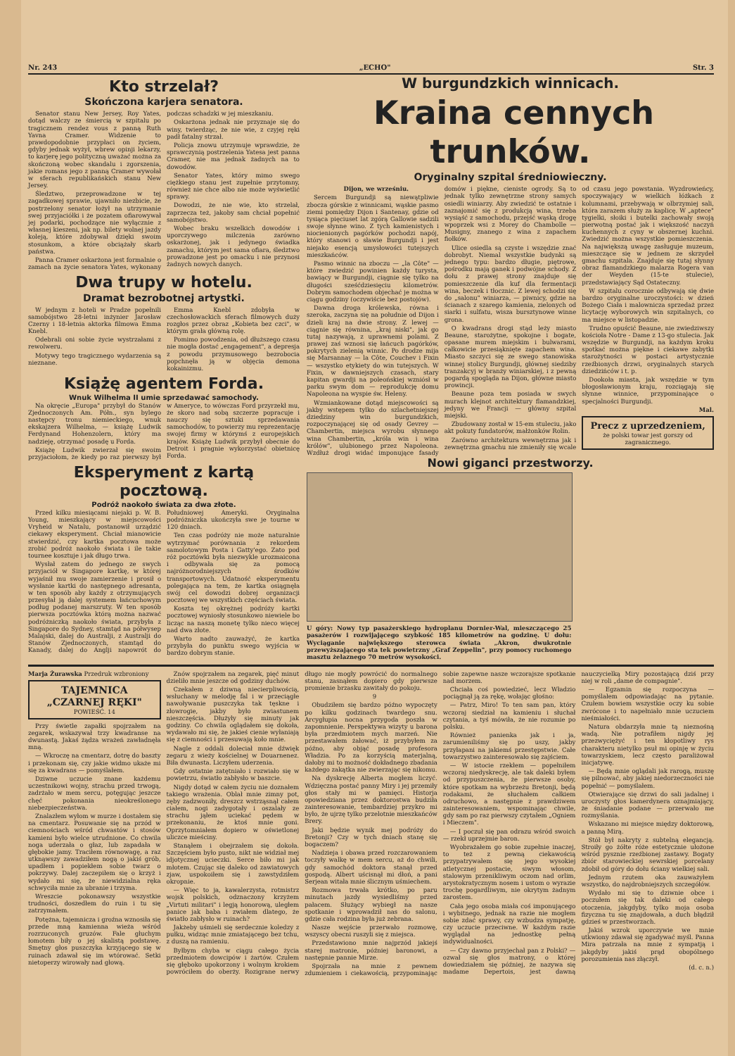Nr. 243 „ECHO" Str. 3
Kto strzelał?
Skończona karjera senatora.
Senator stanu New Jersey, Roy Yates, dotąd walczy ze śmiercią w szpitalu po tragicznem rendez vous z panną Ruth Yavna Cramer. Widzenie to prawdopodobnie przypłaci on życiem, gdyby jednak wyżył, wbrew opinji lekarzy, to karjerę jego polityczną uważać można za skończoną wobec skandalu i zgorszenia, jakie romans jego z panną Cramer wywołał w sferach republikańskich stanu New Jersey.
Śledztwo, przeprowadzone w tej zagadkowej sprawie, ujawniło niezbicie, że postrzelony senator łożył na utrzymanie swej przyjaciółki i że pozatem ofiarowywał jej podarki, pochodzące nie wyłącznie z własnej kieszeni, jak np. bilety wolnej jazdy koleją, które zdobywał dzięki swoim stosunkom, a które obciążały skarb państwa.
Panna Cramer oskarżona jest formalnie o zamach na życie senatora Yates, wykonany podczas schadzki w jej mieszkaniu.
Oskarżona jednak nie przyznaje się do winy, twierdząc, że nie wie, z czyjej ręki padł fatalny strzał.
Policja znowu utrzymuje wprawdzie, że sprawczynią postrzelenia Yatesa jest panna Cramer, nie ma jednak żadnych na to dowodów.
Senator Yates, który mimo swego ciężkiego stanu jest zupełnie przytomny, również nie chce albo nie może wyświetlić sprawy.
Dowodzi, że nie wie, kto strzelał, zaprzecza też, jakoby sam chciał popełnić samobójstwo.
Wobec braku wszelkich dowodów i uporczywego milczenia zarówno oskarżonej, jak i jedynego świadka zamachu, którym jest sama ofiara, śledztwo prowadzone jest po omacku i nie przynosi żadnych nowych danych.
Dwa trupy w hotelu.
Dramat bezrobotnej artystki.
W jednym z hoteli w Pradze popełnili samobójstwo 28-letni inżynier Jarosław Czerny i 18-letnia aktorka filmowa Emma Knebl.
Odebrali oni sobie życie wystrzałami z rewolweru.
Motywy tego tragicznego wydarzenia są nieznane.
Emma Knebl zdobyła w czechosłowackich sferach filmowych duży rozgłos przez obraz „Kobieta bez czci", w którym grała główną rolę.
Pomimo powodzenia, od dłuższego czasu nie mogła dostać „engagement", a depresja z powodu przymusowego bezrobocia popchnęła ją w objęcia demona kokainizmu.
Książę agentem Forda.
Wnuk Wilhelma II umie sprzedawać samochody.
Na okręcie „Europa" przybył do Stanów Zjednoczonych Am. Półn., syn bylego następcy tronu niemieckiego, wnuk ekskajzera Wilhelma, — książę Ludwik Ferdynand Hohenzolern, który ma nadzieję, otrzymać posadę u Forda.
Książę Ludwik zwierzał się swoim przyjaciołom, że kiedy po raz pierwszy był w Ameryce, to wówczas Ford przyrzekł mu, że skoro nad sobą szczerze popracuje i nauczy się sztuki sprzedawania samochodów, to powierzy mu reprezentację swojej firmy w którymś z europejskich krajów. Książę Ludwik przybył obecnie do Detroit i pragnie wykorzystać obietnicę Forda.
Eksperyment z kartą pocztową.
Podróż naokoło świata za dwa złote.
Przed kilku miesiącami niejaki p. W. B. Young, mieszkający w miejscowości Vryheid w Natalu, postanowił urządzić ciekawy eksperyment. Chciał mianowicie stwierdzić, czy kartka pocztowa może zrobić podróż naokoło świata i ile takie tournee kosztuje i jak długo trwa.
Wysłał zatem do jednego ze swych przyjaciół w Singapore kartkę, w której wyjaśnił mu swoje zamierzenie i prosił o wysłanie kartki do następnego adresanta, w ten sposób aby każdy z otrzymujących przesyłał ją dalej systemem łańcuchowym podług podanej marszruty. W ten sposób pierwsza pocztówka którą można nazwać podróżniczką naokoło świata, przybyła z Singapore do Sydney, stamtąd na półwysep Malajski, dalej do Australji, z Australji do Stanów Zjednoczonych, stamtąd do Kanady, dalej do Anglji napowrót do Południowej Ameryki. Oryginalna podróżniczka ukończyła swe je tourne w 120 dniach.
Ten czas podróży nie może naturalnie wytrzymać porównania z rekordem samolotowym Posta i Gatty'ego. Zato pod róż pocztówki była niezwykle urozmaicona i odbywała się za pomocą najróżnorodniejszych środków transportowych. Udatność eksperymentu polegająca na tem, że kartka osiągnęła swój cel dowodzi dobrej organizacji pocztowej we wszystkich częściach świata.
Koszta tej okrężnej podróży kartki pocztowej wyniosły stosunkowo niewiele bo licząc na naszą monetę tylko nieco więcej nad dwa złote.
Warto nadto zauważyć, że kartka przybyła do punktu swego wyjścia w bardzo dobrym stanie.
W burgundzkich winnicach.
Kraina cennych trunków.
Oryginalny szpital średniowieczny.
Dijon, we wrześniu.
Sercem Burgundji są niewątpliwie zbocza górskie z winnicami, wąskie pasmo ziemi pomiędzy Dijon i Santenay, gdzie od tysiąca pięciuset lat zgórą Gallowie sadzili swoje słynne wino. Z tych kamienistych i niocienionych pagórków pochodzi napój, który stanowi o sławie Burgundji i jest niejako esencją umysłowości tutejszych mieszkańców.
Pasmo winnic na zboczu — „la Côte" — które zwiedzić powinien każdy turysta, bawiący w Burgundji, ciągnie się tylko na długości sześćdziesięciu kilometrów. Dobrym samochodem objechać je można w ciągu godziny (oczywiście bez postojów).
Dawna droga królewska, równa i szeroka, zaczyna się na południe od Dijon i dzieli kraj na dwie strony. Z lewej — ciągnie się równina, „kraj niski", jak go tutaj nazywają, z uprawnemi polami. Z prawej zaś wznosi się łańcuch pagórków, pokrytych zielenią winnic. Po drodze mija się Marsannay — la Côte, Couchev i Fixin — wszystko etykiety do win tutejszych. W Fixin, w dawniejszych czasach, stary kapitan gwardji na poleońskiej wzniósł w parku swym dom — reprodukcję domu Napoleona na wyspie św. Heleny.
Wzmiankowane dotąd miejscowości są jakby wstępem tylko do szlachetniejszej dziedziny win burgundzkich, rozpoczynającej się od osady Gevrey — Chambertin, miejsca wyrobu słynnego wina Chambertin, „króla win i wina królów", ulubionego przez Napoleona. Wzdłuż drogi widać imponujące fasady domów i piękne, cieniste ogrody. Są to jednak tylko zewnętrzne strony samych osiedli winiarzy. Aby zwiedzić te ostatnie i zaznajomić się z produkcją wina, trzeba wysiąść z samochodu, przejść wąską drogę wpoprzek wsi z Morey do Chambolle — Musigny, znanego z wina z zapachem fiołków.
Ulice osiedla są czyste i wszędzie znać dobrobyt. Niemal wszystkie budynki są jednego typu: bardzo długie, piętrowe, pośrodku mają ganek i podwójne schody. Z dołu z prawej strony znajduje się pomieszczenie dla kuf dla fermentacji wina, beczek i tłocznic. Z lewej schodzi się do „salonu" winiarza, — piwnicy, gdzie na ścianach z szarego kamienia, zielonych od siarki i sulfatu, wisza bursztynowe winne grona.
O kwadrans drogi stąd leży miasto Beaune, starożytne, spokojne i bogate, opasane murem miejskim i bulwarami, całkowicie przesiąknięte zapachem wina. Miasto szczyci się ze swego stanowiska winnej stolicy Burgundji, głównej siedziby tranzakcyj w branży winiarskiej, i z pewną pogardą spogląda na Dijon, główne miasto prowincji.
Beaune poza tem posiada w swych murach klejnot architektury flamandzkiej, jedyny we Francji — główny szpital miejski.
Zbudowany został w 15-em stuleciu, jako akt pokuty fundatorów, małżonków Rolin.
Zarówno architektura wewnętrzna jak i zewnętrzna gmachu nie zmieniły się wcale od czasu jego powstania. Wyzdrowieńcy, spoczywający w wielkich łóżkach z kolumnami, przebywają w olbrzymiej sali, która zarazem służy za kaplicę. W „aptece" tygielki, słoiki i butelki zachowały swoją pierwotną postać jak i większość naczyń kuchennych z cyny w obszernej kuchni. Zwiedzić można wszystkie pomieszczenia. Na największą uwagę zasługuje muzeum, mieszczące się w jednem ze skrzydeł gmachu szpitala. Znajduje się tutaj słynny obraz flamandzkiego malarza Rogera van der Weyden (15-te stulecie), przedstawiający Sąd Ostateczny.
W szpitalu corocznie odbywają się dwie bardzo oryginalne uroczystości: w dzień Bożego Ciała i malownicza sprzedaż przez licytację wyborowych win szpitalnych, co ma miejsce w listopadzie.
Trudno opuścić Beaune, nie zwiedziwszy kościoła Notre - Dame z 13-go stulecia. Jak wszędzie w Burgundji, na każdym kroku spotkać można piękne i ciekawe zabytki starożytności w postaci artystycznie rzeźbionych drzwi, oryginalnych starych dziedzińców i t. p.
Dookoła miasta, jak wszędzie w tym błogosławionym kraju, rozciągają się słynne winnice, przypominające o specjalności Burgundji.
Mal.
Precz z uprzedzeniem,
że polski towar jest gorszy od zagranicznego.
Nowi giganci przestworzy.
U góry: Nowy typ pasażerskiego hydroplanu Dornier-Wal, mieszczącego 25 pasażerów i rozwijającego szybkość 185 kilometrów na godzinę. U dołu: Wyciąganie największego sterowca świata „Akron, dwukrotnie przewyższającego sta tek powietrzny „Graf Zeppelin", przy pomocy ruchomego masztu żelaznego 70 metrów wysokości.
Marja Żurawska Przedruk wzbroniony
TAJEMNICA
„CZARNEJ RĘKI"
POWIEŚĆ. 14
Przy świetle zapałki spojrzałem na zegarek, wskazywał trzy kwadranse na dwunastą. Jakaś żądza wrażeń zawładnęła mną.
— Wkroczę na cmentarz, dotrę do baszty i przekonam się, czy jakie widmo ukaże mi się za kwadrans — pomyślałem.
Dziwne uczucie znane każdemu uczestnikowi wojny, strachu przed trwogą, zadrżało w mem sercu, potęgując jeszcze chęć pokonania nieokreślonego niebezpieczeństwa.
Znalazłem wyłom w murze i dostałem się na cmentarz. Posuwanie się na przód w ciemnościach wśród chwastów i stosów kamieni było wielce utrudnione. Co chwila noga uderzała o głaz, lub zapadała w głębokie jamy. Traciłem równowagę, a raz utknąwszy zawadziłem nogą o jakiś grób, upadłem i popiekłem sobie twarz o pokrzywy. Dalej zaczepiłem się o krzyż i wydało mi się, że niewidzialna ręka schwyciła mnie za ubranie i trzyma.
Wreszcie pokonawszy wszystkie trudności, doszedłem do ruin i tu się zatrzymałem.
Potężna, tajemnicza i groźna wznosiła się przede mną kamienna wieża wśród rozrzuconych gruzów. Fale głuchym łomotem biły o jej skalistą podstawę. Smętny głos puszczyka krzyjącego się w ruinach zdawał się im wtórować. Setki nietoperzy wirowały nad głową.
Znów spojrzałem na zegarek, pięć minut dzieliło mnie jeszcze od godziny duchów.
Czekałem z dziwną niecierpliwością, wsłuchany w melodję fal i w przeciągłe nawoływanie puszczyka tak tęskne i złowrogie, jakby było zwiastunem nieszczęścia. Dłużyły się minuty jak godziny. Co chwila oglądałem się dokoła, wydawało mi się, że jakieś cienie wyłaniają się z ciemności i przesuwają koło mnie.
Nagle z oddali doleciał mnie dźwięk zegaru z wieży kościelnej w Douarnenez. Biła dwunasta. Liczyłem uderzenia.
Gdy ostatnie zatętniało i rozwiało się w powietrzu, światło zabłysło w baszcie.
Nigdy dotąd w całem życiu nie doznałem takiego wrażenia. Oblał mnie zimny pot, zęby zadzwoniły, dreszcz wstrząsnął całem ciałem, nogi zadygotały i oszalały ze strachu jąłem uciekać pędem w przekonaniu, że ktoś mnie goni. Oprzytomniałem dopiero w oświetlonej uliczce mieściny.
Stanąłem i obejrzałem się dokoła. Szczęściem było pusto, nikt nie widział mej idjotycznej ucieczki. Serce biło mi jak młotem. Czując się daleko od zawiatowych zjaw, uspokoiłem się i zawstydziłem okropnie.
— Więc to ja, kawalerzysta, rotmistrz wojsk polskich, odznaczony krzyżem „Virtuti militari" i legją honorową, uległem panice jak baba i zwiałem dlatego, że światło zabłysło w ruinach?
Jakżeby uśmieli się serdecznie koledzy z pułku, widząc mnie zmiatającego bez tchu, z duszą na ramieniu.
Byłbym chyba w ciągu całego życia przedmiotem dowcipów i żartów. Czułem się głęboko upokorzony i wolnym krokiem powróciłem do oberży. Rozigrane nerwy długo nie mogły powrócić do normalnego stanu, zasnąłem dopiero gdy pierwsze promienie brzasku zawitały do pokoju.
9
Obudziłem się bardzo późno wypoczęty po kilku godzinach twardego snu. Arcygłupia nocna przygoda poszła w zapomnienie. Perspektywa wizyty u barona była przedmiotem mych marzeń. Nie przestawałem żałować, iż przybyłem za późno, aby objąć posadę profesora Władzia. Po za korzyścią materjalną, dałoby mi to możność dokładnego zbadania każdego zakątka nie zwierzając się nikomu.
Na dyskrecję Alberta mogłem liczyć. Wdzięczna postać panny Miry i jej przemiły głos stały mi w pamięci. Historja opowiedziana przez doktorostwa budziła zainteresowanie, tembardziej przykro mi było, że ujrzę tylko przelotnie mieszkańców Brery.
Jaki będzie wynik mej podróży do Bretonji? Czy w tych dniach stanę się bogaczem?
Nadzieja i obawa przed rozczarowaniem toczyły walkę w mem sercu, aż do chwili, gdy samochód doktora stanął przed gospodą. Albert uścisnął mi dłoń, a pani Serjean witała mnie ślicznym uśmiechem.
Rozmowa trwała krótko, po paru minutach jazdy wysiedliśmy przed pałacem. Służący wybiegł na nasze spotkanie i wprowadził nas do salonu, gdzie cała rodzina była już zebrana.
Nasze wejście przerwało rozmowę, wszyscy obecni ruszyli się z miejsca.
Przedstawiono mnie najprzód jakiejś starej matronie, później baronowi, a następnie pannie Mirze.
Spojrzała na mnie z pewnem zdumieniem i ciekawością, przypominając sobie zapewne nasze wczorajsze spotkanie nad morzem.
Chciała coś powiedzieć, lecz Władzio pociągnął ją za rękę, wołając głośno:
— Patrz, Miro! To ten sam pan, który wczoraj siedział na kamieniu i słuchał czytania, a tyś mówiła, że nie rozumie po polsku.
Również panienka jak i ja, zarumieniliśmy się po uszy, jakby przyłapani na jakiemś przestępstwie. Całe towarzystwo zainteresowało się zajściem.
— W istocie rzekłem — popełniłem wczoraj niedyskrecję, ale tak daleki byłem od przypuszczenia, że pierwsze osoby, które spotkam na wybrzeżu Bretonji, będą rodakami, że słuchałem całkiem odruchowo, a następnie z prawdziwem zainteresowaniem, wspominając chwile, gdy sam po raz pierwszy czytałem „Ogniem i Mieczem".
— I poczuł się pan odrazu wśród swoich — rzekł uprzejmie baron.
Wyobrażałem go sobie zupełnie inaczej, to też z pewną ciekawością przypatrywałem się jego wysokiej atletycznej postacie, siwym włosom, stalowym przenikliwym oczom nad orlim, arystokratycznym nosem i ustom o wyrazie trochę pogardliwym, nie okrytym żadnym zarostem.
Cała jego osoba miała coś imponującego i wybitnego, jednak na razie nie mogłem sobie zdać sprawy, czy wzbudza sympatję, czy uczucie przeciwne. W każdym razie wyglądał na jednostkę pełną indywidualności.
— Czy dawno przyjechał pan z Polski? — ozwał się głos matrony, o której dowiedziałem się później, że nazywa się madame Depertois, jest dawną nauczycielką Miry pozostającą dziś przy niej w roli „dame de compagnie".
— Egzamin się rozpoczyna — pomyślałem odpowiadając na pytanie. Czułem bowiem wszystkie oczy ku sobie zwrócone i to napełniało mnie uczuciem nieśmiałości.
Natura obdarzyła mnie tą nieznośną wadą. Nie potrafiłem nigdy jej przezwyciężyć i ten kłopotliwy rys charakteru nietylko psuł mi opinję w życiu towarzyskiem, lecz często paraliżował inicjatywę.
— Będą mnie oglądali jak rarogą, muszę się pilnować, aby jakiej niedorzeczności nie popełnić — pomyślałem.
Otwierające się drzwi do sali jadalnej i uroczysty głos kamerdynera oznajmiający, że śniadanie podane — przerwało me rozmyślania.
Wskazano mi miejsce między doktorową, a panną Mirą.
Stół był nakryty z subtelną elegancją. Stroiły go żółte róże estetycznie ułożone wśród pysznie rzeźbionej zastawy. Bogaty zbiór starowieckiej sewrskiej porcelany zdobił od góry do dołu ściany wielkiej sali.
Jednym rzutem oka zauważyłem wszystko, do najdrobniejszych szczegółów.
Wydało mi się to dziwnie obce i poczułem się tak daleki od całego otoczenia, jakgdyby, tylko moja osoba fizyczna tu się znajdowała, a duch błądził gdzieś w przestworzach.
Jakiś wzrok uporczywie we mnie utkwiony zdawał się zgadywać myśl. Panna Mira patrzała na mnie z sympatją i jakgdyby jakiś prąd obopólnego porozumienia nas złączył.
(d. c. n.)